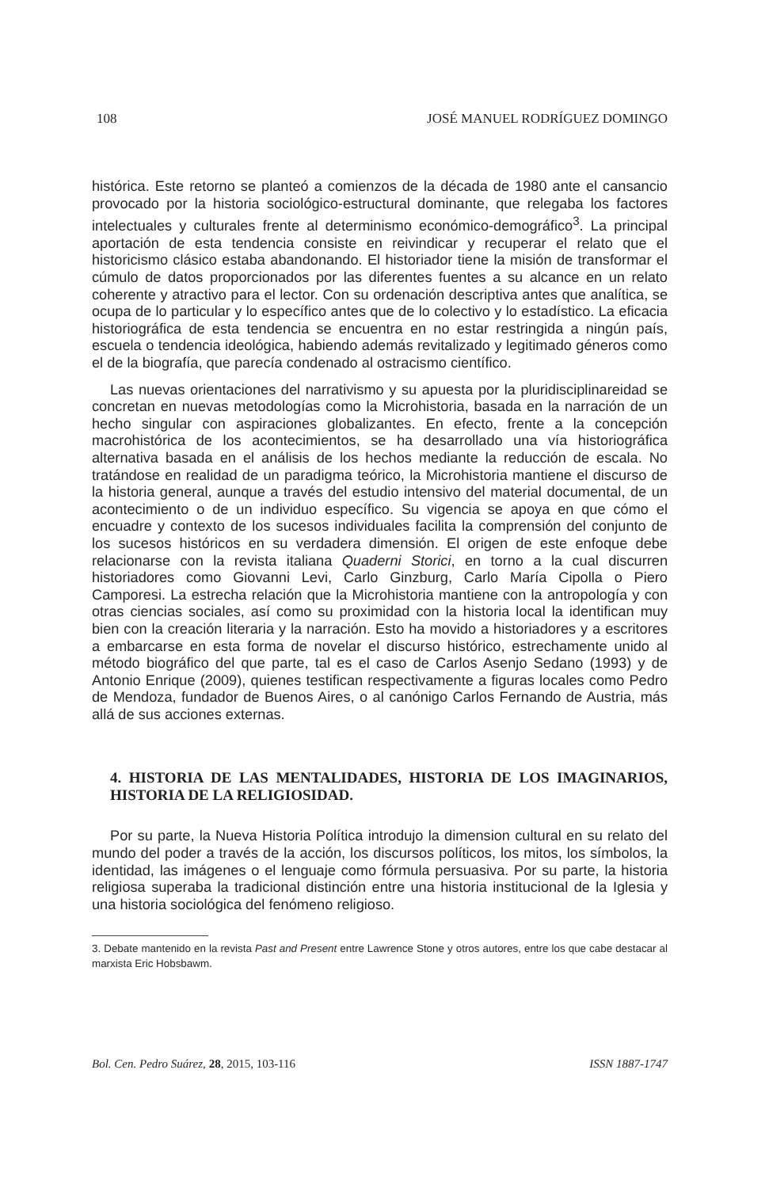108 JOSÉ MANUEL RODRÍGUEZ DOMINGO
histórica. Este retorno se planteó a comienzos de la década de 1980 ante el cansancio provocado por la historia sociológico-estructural dominante, que relegaba los factores intelectuales y culturales frente al determinismo económico-demográfico<sup>3</sup>. La principal aportación de esta tendencia consiste en reivindicar y recuperar el relato que el historicismo clásico estaba abandonando. El historiador tiene la misión de transformar el cúmulo de datos proporcionados por las diferentes fuentes a su alcance en un relato coherente y atractivo para el lector. Con su ordenación descriptiva antes que analítica, se ocupa de lo particular y lo específico antes que de lo colectivo y lo estadístico. La eficacia historiográfica de esta tendencia se encuentra en no estar restringida a ningún país, escuela o tendencia ideológica, habiendo además revitalizado y legitimado géneros como el de la biografía, que parecía condenado al ostracismo científico.
Las nuevas orientaciones del narrativismo y su apuesta por la pluridisciplinareidad se concretan en nuevas metodologías como la Microhistoria, basada en la narración de un hecho singular con aspiraciones globalizantes. En efecto, frente a la concepción macrohistórica de los acontecimientos, se ha desarrollado una vía historiográfica alternativa basada en el análisis de los hechos mediante la reducción de escala. No tratándose en realidad de un paradigma teórico, la Microhistoria mantiene el discurso de la historia general, aunque a través del estudio intensivo del material documental, de un acontecimiento o de un individuo específico. Su vigencia se apoya en que cómo el encuadre y contexto de los sucesos individuales facilita la comprensión del conjunto de los sucesos históricos en su verdadera dimensión. El origen de este enfoque debe relacionarse con la revista italiana Quaderni Storici, en torno a la cual discurren historiadores como Giovanni Levi, Carlo Ginzburg, Carlo María Cipolla o Piero Camporesi. La estrecha relación que la Microhistoria mantiene con la antropología y con otras ciencias sociales, así como su proximidad con la historia local la identifican muy bien con la creación literaria y la narración. Esto ha movido a historiadores y a escritores a embarcarse en esta forma de novelar el discurso histórico, estrechamente unido al método biográfico del que parte, tal es el caso de Carlos Asenjo Sedano (1993) y de Antonio Enrique (2009), quienes testifican respectivamente a figuras locales como Pedro de Mendoza, fundador de Buenos Aires, o al canónigo Carlos Fernando de Austria, más allá de sus acciones externas.
4. HISTORIA DE LAS MENTALIDADES, HISTORIA DE LOS IMAGINARIOS, HISTORIA DE LA RELIGIOSIDAD.
Por su parte, la Nueva Historia Política introdujo la dimension cultural en su relato del mundo del poder a través de la acción, los discursos políticos, los mitos, los símbolos, la identidad, las imágenes o el lenguaje como fórmula persuasiva. Por su parte, la historia religiosa superaba la tradicional distinción entre una historia institucional de la Iglesia y una historia sociológica del fenómeno religioso.
3. Debate mantenido en la revista Past and Present entre Lawrence Stone y otros autores, entre los que cabe destacar al marxista Eric Hobsbawm.
Bol. Cen. Pedro Suárez, 28, 2015, 103-116 ISSN 1887-1747